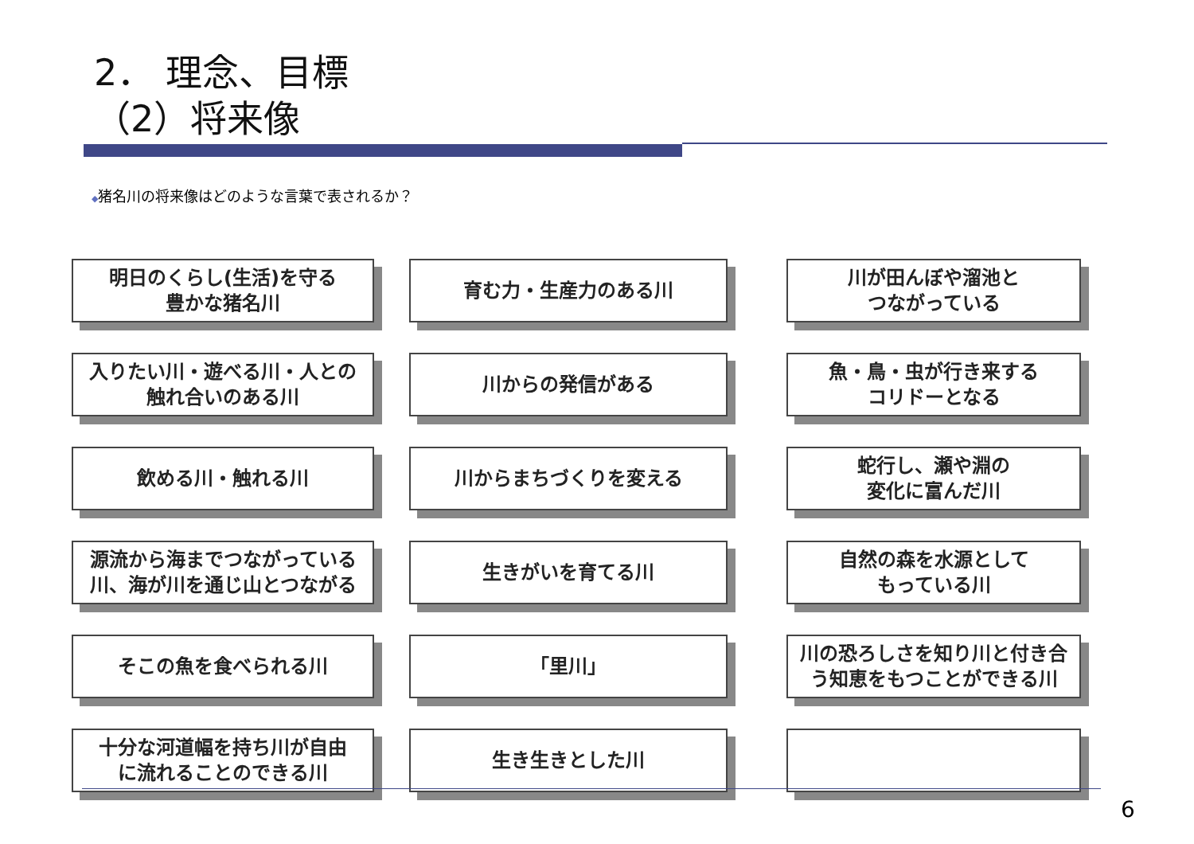2． 理念、目標
（2）将来像
◆猪名川の将来像はどのような言葉で表されるか？
明日のくらし(生活)を守る
豊かな猪名川
育む力・生産力のある川
川が田んぼや溜池と
つながっている
入りたい川・遊べる川・人との
触れ合いのある川
川からの発信がある
魚・鳥・虫が行き来する
コリドーとなる
飲める川・触れる川
川からまちづくりを変える
蛇行し、瀬や淵の
変化に富んだ川
源流から海までつながっている
川、海が川を通じ山とつながる
生きがいを育てる川
自然の森を水源として
もっている川
そこの魚を食べられる川
「里川」
川の恐ろしさを知り川と付き合
う知恵をもつことができる川
十分な河道幅を持ち川が自由
に流れることのできる川
生き生きとした川
6